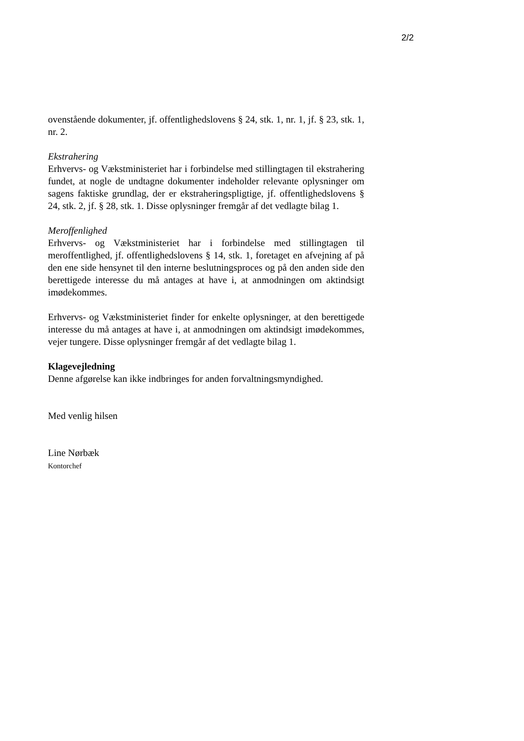2/2
ovenstående dokumenter, jf. offentlighedslovens § 24, stk. 1, nr. 1, jf. § 23, stk. 1, nr. 2.
Ekstrahering
Erhvervs- og Vækstministeriet har i forbindelse med stillingtagen til ekstrahering fundet, at nogle de undtagne dokumenter indeholder relevante oplysninger om sagens faktiske grundlag, der er ekstraheringspligtige, jf. offentlighedslovens § 24, stk. 2, jf. § 28, stk. 1. Disse oplysninger fremgår af det vedlagte bilag 1.
Meroffenlighed
Erhvervs- og Vækstministeriet har i forbindelse med stillingtagen til meroffentlighed, jf. offentlighedslovens § 14, stk. 1, foretaget en afvejning af på den ene side hensynet til den interne beslutningsproces og på den anden side den berettigede interesse du må antages at have i, at anmodningen om aktindsigt imødekommes.
Erhvervs- og Vækstministeriet finder for enkelte oplysninger, at den berettigede interesse du må antages at have i, at anmodningen om aktindsigt imødekommes, vejer tungere. Disse oplysninger fremgår af det vedlagte bilag 1.
Klagevejledning
Denne afgørelse kan ikke indbringes for anden forvaltningsmyndighed.
Med venlig hilsen
Line Nørbæk
Kontorchef